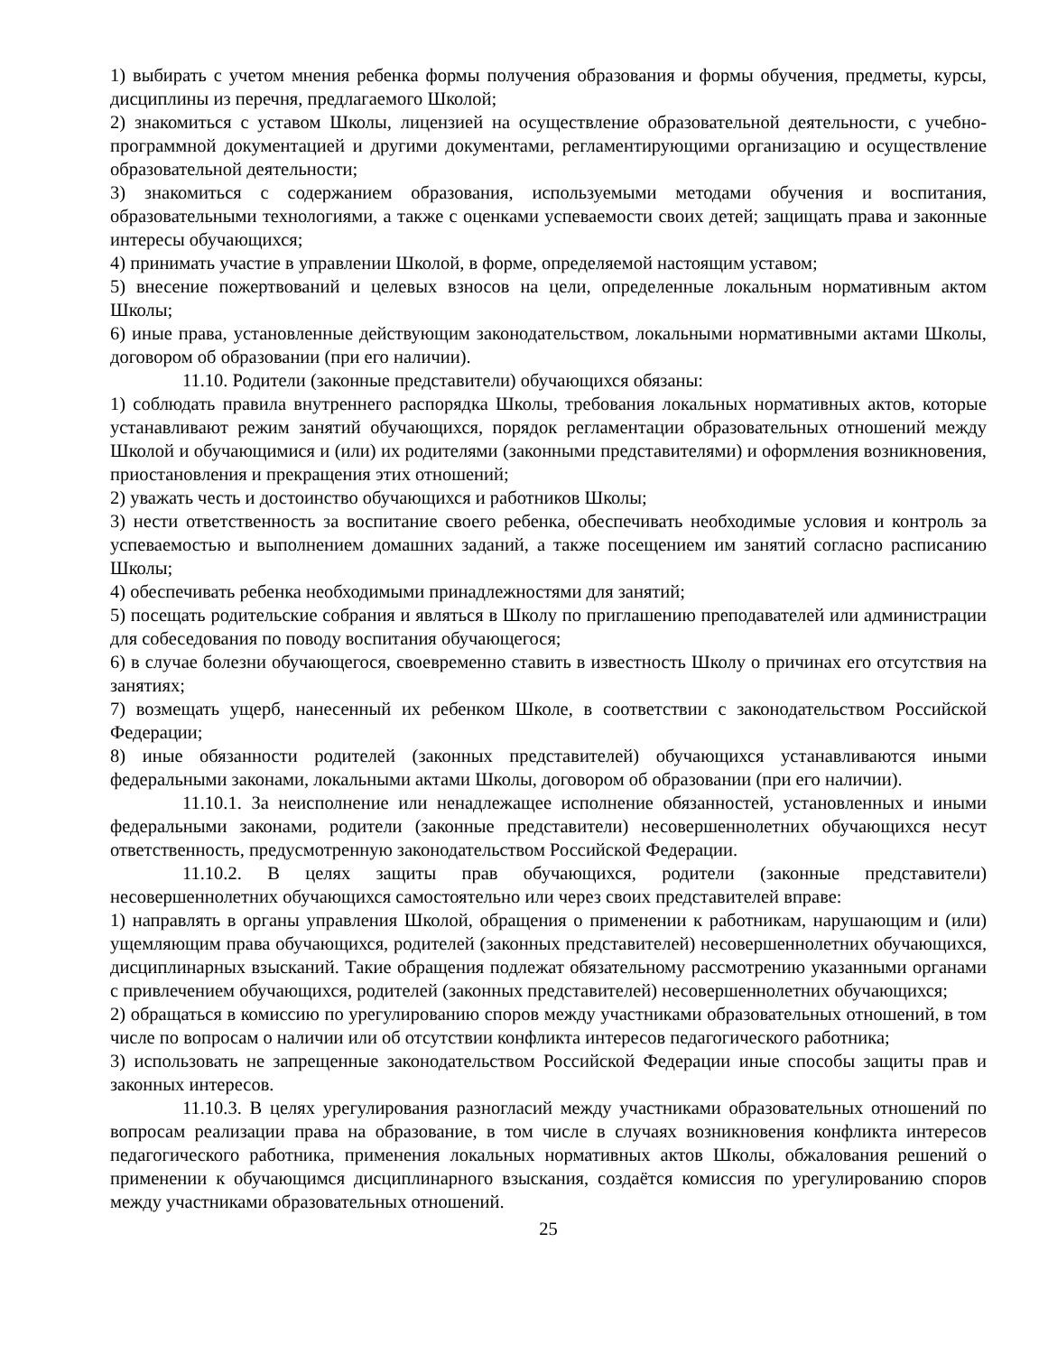1) выбирать с учетом мнения ребенка формы получения образования и формы обучения, предметы, курсы, дисциплины из перечня, предлагаемого Школой;
2) знакомиться с уставом Школы, лицензией на осуществление образовательной деятельности, с учебно-программной документацией и другими документами, регламентирующими организацию и осуществление образовательной деятельности;
3) знакомиться с содержанием образования, используемыми методами обучения и воспитания, образовательными технологиями, а также с оценками успеваемости своих детей; защищать права и законные интересы обучающихся;
4) принимать участие в управлении Школой, в форме, определяемой настоящим уставом;
5) внесение пожертвований и целевых взносов на цели, определенные локальным нормативным актом Школы;
6) иные права, установленные действующим законодательством, локальными нормативными актами Школы, договором об образовании (при его наличии).
11.10. Родители (законные представители) обучающихся обязаны:
1) соблюдать правила внутреннего распорядка Школы, требования локальных нормативных актов, которые устанавливают режим занятий обучающихся, порядок регламентации образовательных отношений между Школой и обучающимися и (или) их родителями (законными представителями) и оформления возникновения, приостановления и прекращения этих отношений;
2) уважать честь и достоинство обучающихся и работников Школы;
3) нести ответственность за воспитание своего ребенка, обеспечивать необходимые условия и контроль за успеваемостью и выполнением домашних заданий, а также посещением им занятий согласно расписанию Школы;
4) обеспечивать ребенка необходимыми принадлежностями для занятий;
5) посещать родительские собрания и являться в Школу по приглашению преподавателей или администрации для собеседования по поводу воспитания обучающегося;
6) в случае болезни обучающегося, своевременно ставить в известность Школу о причинах его отсутствия на занятиях;
7) возмещать ущерб, нанесенный их ребенком Школе, в соответствии с законодательством Российской Федерации;
8) иные обязанности родителей (законных представителей) обучающихся устанавливаются иными федеральными законами, локальными актами Школы, договором об образовании (при его наличии).
11.10.1. За неисполнение или ненадлежащее исполнение обязанностей, установленных и иными федеральными законами, родители (законные представители) несовершеннолетних обучающихся несут ответственность, предусмотренную законодательством Российской Федерации.
11.10.2. В целях защиты прав обучающихся, родители (законные представители) несовершеннолетних обучающихся самостоятельно или через своих представителей вправе:
1) направлять в органы управления Школой, обращения о применении к работникам, нарушающим и (или) ущемляющим права обучающихся, родителей (законных представителей) несовершеннолетних обучающихся, дисциплинарных взысканий. Такие обращения подлежат обязательному рассмотрению указанными органами с привлечением обучающихся, родителей (законных представителей) несовершеннолетних обучающихся;
2) обращаться в комиссию по урегулированию споров между участниками образовательных отношений, в том числе по вопросам о наличии или об отсутствии конфликта интересов педагогического работника;
3) использовать не запрещенные законодательством Российской Федерации иные способы защиты прав и законных интересов.
11.10.3. В целях урегулирования разногласий между участниками образовательных отношений по вопросам реализации права на образование, в том числе в случаях возникновения конфликта интересов педагогического работника, применения локальных нормативных актов Школы, обжалования решений о применении к обучающимся дисциплинарного взыскания, создаётся комиссия по урегулированию споров между участниками образовательных отношений.
25